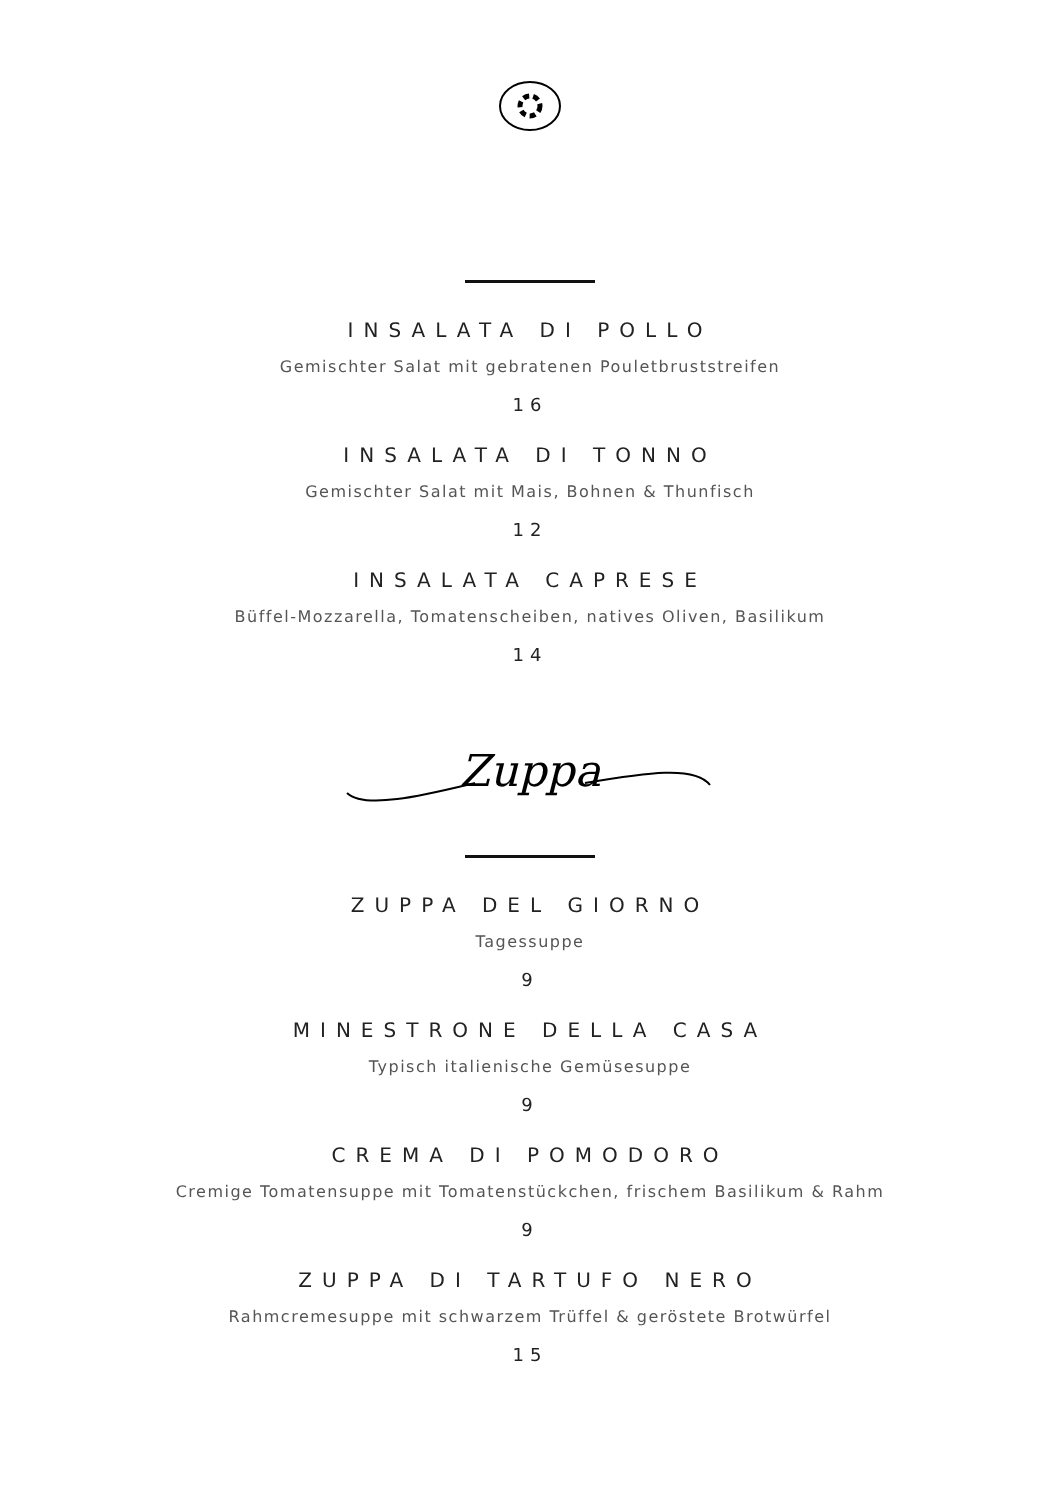INSALATA DI POLLO
Gemischter Salat mit gebratenen Pouletbruststreifen
16
INSALATA DI TONNO
Gemischter Salat mit Mais, Bohnen & Thunfisch
12
INSALATA CAPRESE
Büffel-Mozzarella, Tomatenscheiben, natives Oliven, Basilikum
14
Zuppa
ZUPPA DEL GIORNO
Tagessuppe
9
MINESTRONE DELLA CASA
Typisch italienische Gemüsesuppe
9
CREMA DI POMODORO
Cremige Tomatensuppe mit Tomatenstückchen, frischem Basilikum & Rahm
9
ZUPPA DI TARTUFO NERO
Rahmcremesuppe mit schwarzem Trüffel & geröstete Brotwürfel
15